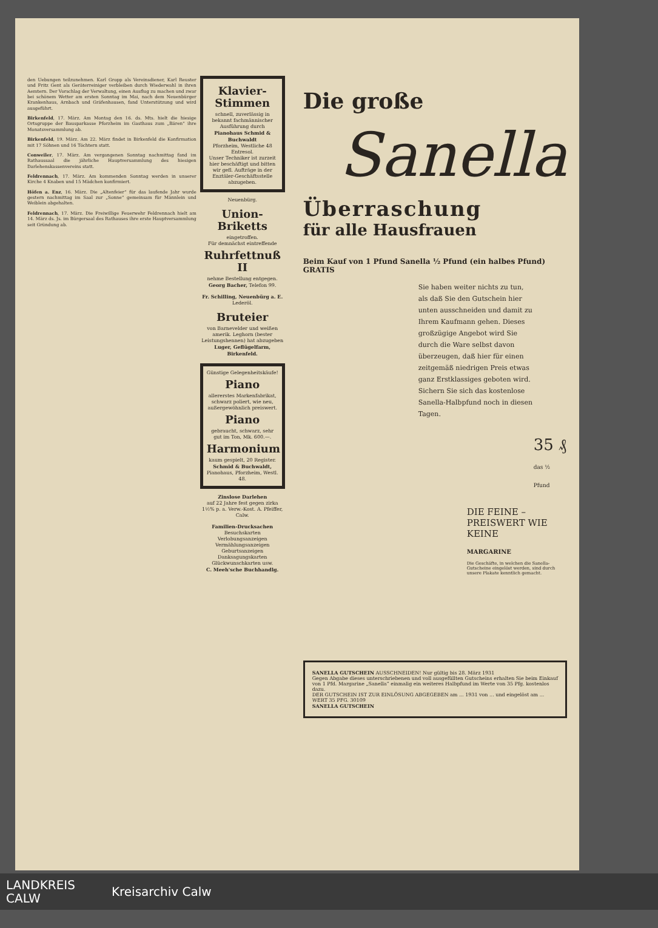den Uebungen teilzunehmen. Karl Gropp als Vereinsdiener, Karl Reuster und Fritz Gent als Geräterreiniger verbleiben durch Wiederwahl in ihren Aemtern. Der Vorschlag der Verwaltung, einen Ausflug zu machen und zwar bei schönem Wetter am ersten Sonntag im Mai, nach dem Neuenbürger Krankenhaus, Arnbach und Gräfenhausen, fand Unterstützung und wird ausgeführt.
Birkenfeld, 17. März. Am Montag den 16. ds. Mts. hielt die hiesige Ortsgruppe der Bausparkasse Pforzheim im Gasthaus zum „Bären“ ihre Monatsversammlung ab.
Birkenfeld, 19. März. Am 22. März findet in Birkenfeld die Konfirmation mit 17 Söhnen und 16 Töchtern statt.
Conweiler, 17. März. Am vergangenen Sonntag nachmittag fand im Rathaussaal die jährliche Hauptversammlung des hiesigen Darlehenskassenvereins statt.
Feldrennach, 17. März. Am kommenden Sonntag werden in unserer Kirche 4 Knaben und 15 Mädchen konfirmiert.
Höfen a. Enz, 16. März. Die „Altenfeier“ für das laufende Jahr wurde gestern nachmittag im Saal zur „Sonne“ gemeinsam für Männlein und Weiblein abgehalten.
Feldrennach, 17. März. Die Freiwillige Feuerwehr Feldrennach hielt am 14. März ds. Js. im Bürgersaal des Rathauses ihre erste Hauptversammlung seit Gründung ab.
Klavier-Stimmen
schnell, zuverlässig in bekannt fachmännischer Ausführung durch
Pianohaus Schmid & Buchwaldt
Pforzheim, Westliche 48 Entresol.
Unser Techniker ist zurzeit hier beschäftigt und bitten wir gefl. Aufträge in der Enztäler-Geschäftsstelle abzugeben.
Neuenbürg.
Union-Briketts
eingetroffen.
Für demnächst eintreffende
Ruhrfettnuß II
nehme Bestellung entgegen.
Georg Bacher, Telefon 99.
Fr. Schilling, Neuenbürg a. E. Lederöl.
Bruteier
von Barnevelder und weißen amerik. Leghorn (bester Leistungshennen) hat abzugeben Luger, Geflügelfarm, Birkenfeld.
Günstige Gelegenheitskäufe!
Piano
allererstes Markenfabrikat, schwarz poliert, wie neu, außergewöhnlich preiswert.
Piano
gebraucht, schwarz, sehr gut im Ton, Mk. 600.—.
Harmonium
kaum gespielt, 20 Register.
Schmid & Buchwaldt, Pianohaus, Pforzheim, Westl. 48.
Zinslose Darlehen
auf 22 Jahre fest gegen zirka 1½% p. a. Verw.-Kost. A. Pfeiffer, Calw.
Familien-Drucksachen
Besuchskarten
Verlobungsanzeigen
Vermählungsanzeigen
Geburtsanzeigen
Danksagungskarten
Glückwunschkarten usw.
C. Meeh'sche Buchhandlg.
Die große
Sanella
Überraschung
für alle Hausfrauen
Beim Kauf von 1 Pfund Sanella ½ Pfund (ein halbes Pfund) GRATIS
Sie haben weiter nichts zu tun, als daß Sie den Gutschein hier unten ausschneiden und damit zu Ihrem Kaufmann gehen. Dieses großzügige Angebot wird Sie durch die Ware selbst davon überzeugen, daß hier für einen zeitgemäß niedrigen Preis etwas ganz Erstklassiges geboten wird. Sichern Sie sich das kostenlose Sanella-Halbpfund noch in diesen Tagen.
35 ₰ das ½ Pfund
DIE FEINE – PREISWERT WIE KEINE
MARGARINE
Die Geschäfte, in welchen die Sanella-Gutscheine eingelöst werden, sind durch unsere Plakate kenntlich gemacht.
SANELLA GUTSCHEIN AUSSCHNEIDEN! Nur gültig bis 28. März 1931
Gegen Abgabe dieses unterschriebenen und voll ausgefüllten Gutscheins erhalten Sie beim Einkauf von 1 Pfd. Margarine „Sanella“ einmalig ein weiteres Halbpfund im Werte von 35 Pfg. kostenlos dazu.
DER GUTSCHEIN IST ZUR EINLÖSUNG ABGEGEBEN am ... 1931 von ... und eingelöst am ... WERT 35 PFG. 30109
SANELLA GUTSCHEIN
LANDKREIS
CALW Kreisarchiv Calw